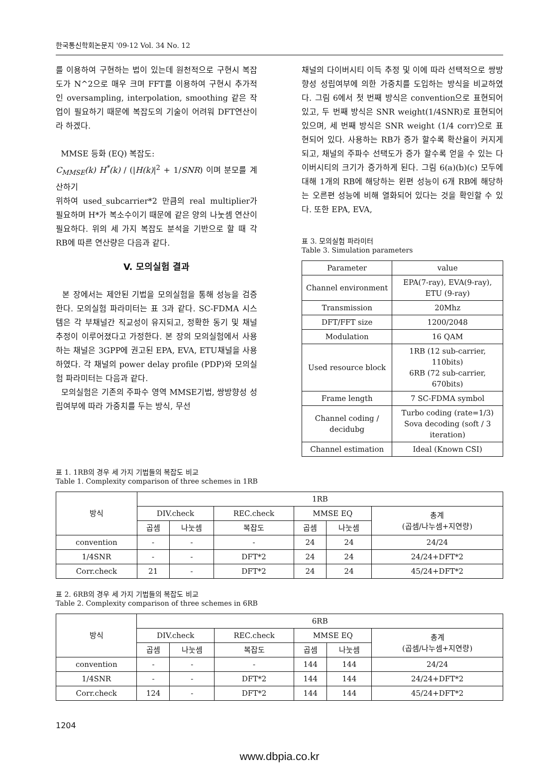한국통신학회논문지 '09-12 Vol. 34 No. 12
를 이용하여 구현하는 법이 있는데 원천적으로 구현시 복잡도가 N^2으로 매우 크며 FFT를 이용하여 구현시 추가적인 oversampling, interpolation, smoothing 같은 작업이 필요하기 때문에 복잡도의 기술이 어려워 DFT연산이라 하겠다.
MMSE 등화 (EQ) 복잡도:
C<sub>MMSE</sub>(k) H<sup>*</sup>(k) / (|H(k)|<sup>2</sup> + 1/SNR) 이며 분모를 계산하기
위하여 used_subcarrier*2 만큼의 real multiplier가 필요하며 H*가 복소수이기 때문에 같은 양의 나눗셈 연산이 필요하다. 위의 세 가지 복잡도 분석을 기반으로 할 때 각 RB에 따른 연산량은 다음과 같다.
V. 모의실험 결과
본 장에서는 제안된 기법을 모의실험을 통해 성능을 검증한다. 모의실험 파라미터는 표 3과 같다. SC-FDMA 시스템은 각 부채널간 직교성이 유지되고, 정확한 동기 및 채널 추정이 이루어졌다고 가정한다. 본 장의 모의실험에서 사용하는 채널은 3GPP에 권고된 EPA, EVA, ETU채널을 사용하였다. 각 채널의 power delay profile (PDP)와 모의실험 파라미터는 다음과 같다.
모의실험은 기존의 주파수 영역 MMSE기법, 쌍방향성 성립여부에 따라 가중치를 두는 방식, 무선
채널의 다이버시티 이득 추정 및 이에 따라 선택적으로 쌍방향성 성립여부에 의한 가중치를 도입하는 방식을 비교하였다. 그림 6에서 첫 번째 방식은 convention으로 표현되어 있고, 두 번째 방식은 SNR weight(1/4SNR)로 표현되어 있으며, 세 번째 방식은 SNR weight (1/4 corr)으로 표현되어 있다. 사용하는 RB가 증가 할수록 확산율이 커지게 되고, 채널의 주파수 선택도가 증가 할수록 얻을 수 있는 다이버시티의 크기가 증가하게 된다. 그림 6(a)(b)(c) 모두에 대해 1개의 RB에 해당하는 왼편 성능이 6개 RB에 해당하는 오른편 성능에 비해 열화되어 있다는 것을 확인할 수 있다. 또한 EPA, EVA,
표 3. 모의실험 파라미터
Table 3. Simulation parameters
| Parameter | value |
| --- | --- |
| Channel environment | EPA(7-ray), EVA(9-ray), ETU (9-ray) |
| Transmission | 20Mhz |
| DFT/FFT size | 1200/2048 |
| Modulation | 16 QAM |
| Used resource block | 1RB (12 sub-carrier, 110bits) 6RB (72 sub-carrier, 670bits) |
| Frame length | 7 SC-FDMA symbol |
| Channel coding / decidubg | Turbo coding (rate=1/3) Sova decoding (soft / 3 iteration) |
| Channel estimation | Ideal (Known CSI) |
표 1. 1RB의 경우 세 가지 기법들의 복잡도 비교
Table 1. Complexity comparison of three schemes in 1RB
| 방식 | 1RB | | | | | |
| --- | --- | --- | --- | --- | --- | --- |
| | DIV.check | | REC.check | MMSE EQ | | 총계 (곱셈/나누셈+지연량) |
| | 곱셈 | 나눗셈 | 복잡도 | 곱셈 | 나눗셈 | |
| convention | - | - | - | 24 | 24 | 24/24 |
| 1/4SNR | - | - | DFT*2 | 24 | 24 | 24/24+DFT*2 |
| Corr.check | 21 | - | DFT*2 | 24 | 24 | 45/24+DFT*2 |
표 2. 6RB의 경우 세 가지 기법들의 복잡도 비교
Table 2. Complexity comparison of three schemes in 6RB
| 방식 | 6RB | | | | | |
| --- | --- | --- | --- | --- | --- | --- |
| | DIV.check | | REC.check | MMSE EQ | | 총계 (곱셈/나누셈+지연량) |
| | 곱셈 | 나눗셈 | 복잡도 | 곱셈 | 나눗셈 | |
| convention | - | - | - | 144 | 144 | 24/24 |
| 1/4SNR | - | - | DFT*2 | 144 | 144 | 24/24+DFT*2 |
| Corr.check | 124 | - | DFT*2 | 144 | 144 | 45/24+DFT*2 |
1204
www.dbpia.co.kr